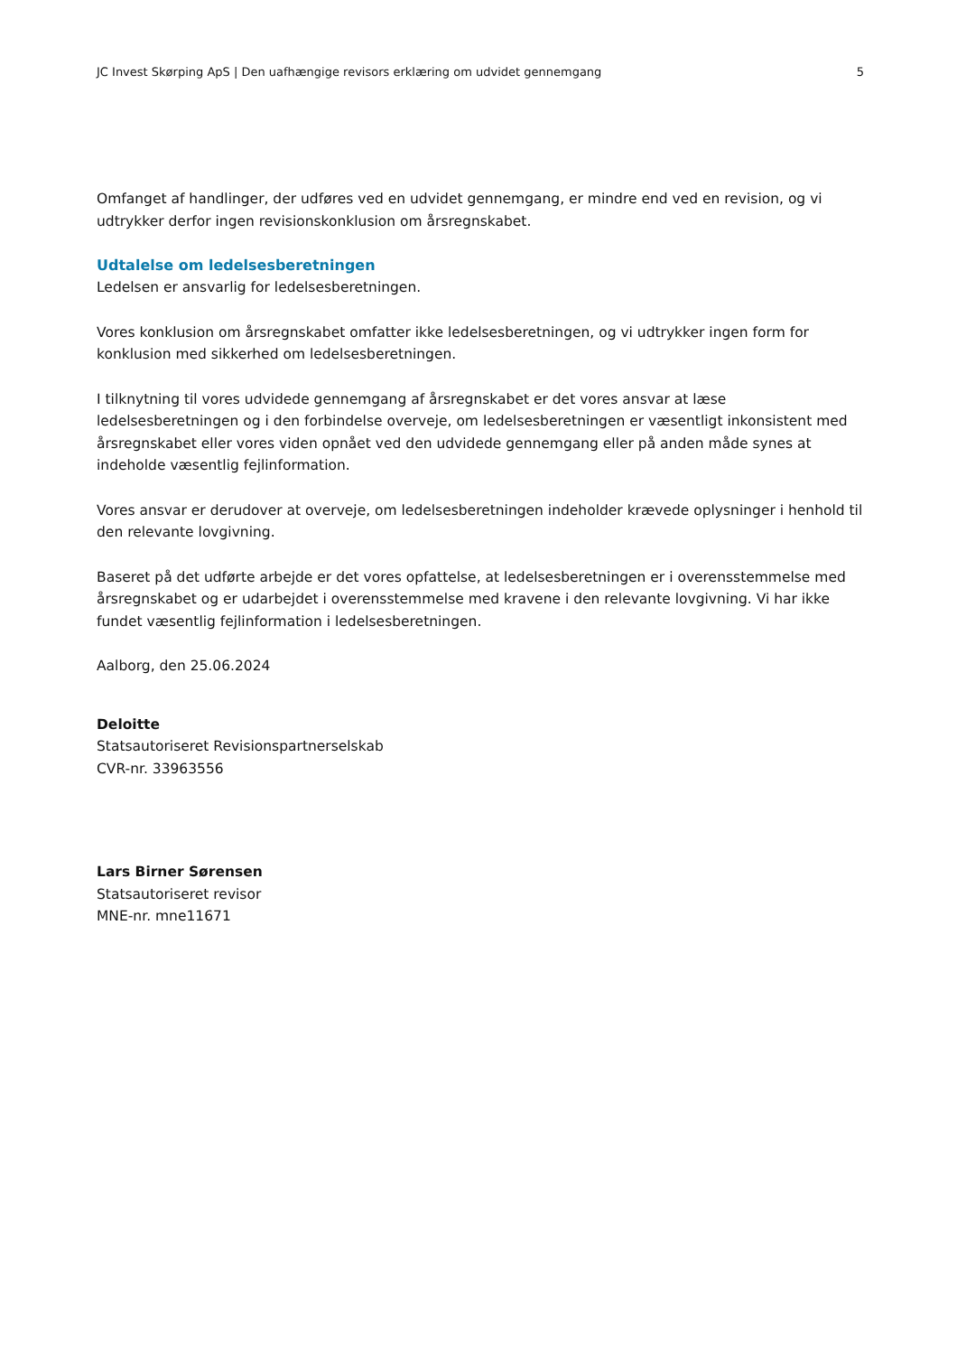JC Invest Skørping ApS | Den uafhængige revisors erklæring om udvidet gennemgang 5
Omfanget af handlinger, der udføres ved en udvidet gennemgang, er mindre end ved en revision, og vi udtrykker derfor ingen revisionskonklusion om årsregnskabet.
Udtalelse om ledelsesberetningen
Ledelsen er ansvarlig for ledelsesberetningen.
Vores konklusion om årsregnskabet omfatter ikke ledelsesberetningen, og vi udtrykker ingen form for konklusion med sikkerhed om ledelsesberetningen.
I tilknytning til vores udvidede gennemgang af årsregnskabet er det vores ansvar at læse ledelsesberetningen og i den forbindelse overveje, om ledelsesberetningen er væsentligt inkonsistent med årsregnskabet eller vores viden opnået ved den udvidede gennemgang eller på anden måde synes at indeholde væsentlig fejlinformation.
Vores ansvar er derudover at overveje, om ledelsesberetningen indeholder krævede oplysninger i henhold til den relevante lovgivning.
Baseret på det udførte arbejde er det vores opfattelse, at ledelsesberetningen er i overensstemmelse med årsregnskabet og er udarbejdet i overensstemmelse med kravene i den relevante lovgivning. Vi har ikke fundet væsentlig fejlinformation i ledelsesberetningen.
Aalborg, den 25.06.2024
Deloitte
Statsautoriseret Revisionspartnerselskab
CVR-nr. 33963556
Lars Birner Sørensen
Statsautoriseret revisor
MNE-nr. mne11671